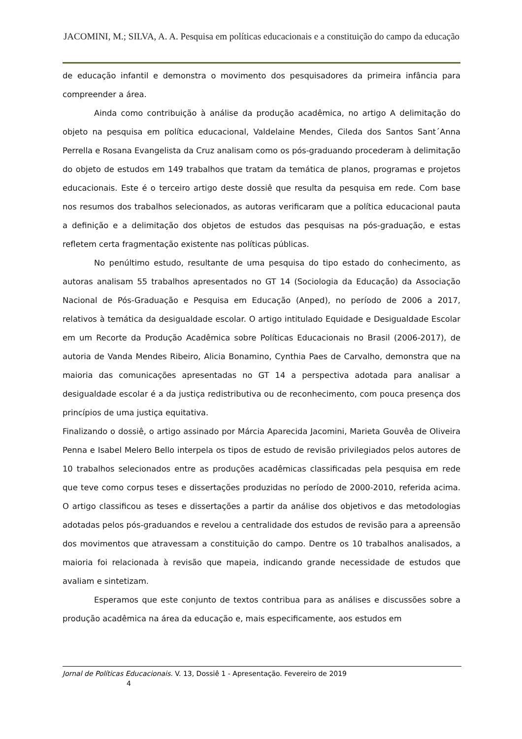JACOMINI, M.; SILVA, A. A. Pesquisa em políticas educacionais e a constituição do campo da educação
de educação infantil e demonstra o movimento dos pesquisadores da primeira infância para compreender a área.
Ainda como contribuição à análise da produção acadêmica, no artigo A delimitação do objeto na pesquisa em política educacional, Valdelaine Mendes, Cileda dos Santos Sant´Anna Perrella e Rosana Evangelista da Cruz analisam como os pós-graduando procederam à delimitação do objeto de estudos em 149 trabalhos que tratam da temática de planos, programas e projetos educacionais. Este é o terceiro artigo deste dossiê que resulta da pesquisa em rede. Com base nos resumos dos trabalhos selecionados, as autoras verificaram que a política educacional pauta a definição e a delimitação dos objetos de estudos das pesquisas na pós-graduação, e estas refletem certa fragmentação existente nas políticas públicas.
No penúltimo estudo, resultante de uma pesquisa do tipo estado do conhecimento, as autoras analisam 55 trabalhos apresentados no GT 14 (Sociologia da Educação) da Associação Nacional de Pós-Graduação e Pesquisa em Educação (Anped), no período de 2006 a 2017, relativos à temática da desigualdade escolar. O artigo intitulado Equidade e Desigualdade Escolar em um Recorte da Produção Acadêmica sobre Políticas Educacionais no Brasil (2006-2017), de autoria de Vanda Mendes Ribeiro, Alicia Bonamino, Cynthia Paes de Carvalho, demonstra que na maioria das comunicações apresentadas no GT 14 a perspectiva adotada para analisar a desigualdade escolar é a da justiça redistributiva ou de reconhecimento, com pouca presença dos princípios de uma justiça equitativa.
Finalizando o dossiê, o artigo assinado por Márcia Aparecida Jacomini, Marieta Gouvêa de Oliveira Penna e Isabel Melero Bello interpela os tipos de estudo de revisão privilegiados pelos autores de 10 trabalhos selecionados entre as produções acadêmicas classificadas pela pesquisa em rede que teve como corpus teses e dissertações produzidas no período de 2000-2010, referida acima. O artigo classificou as teses e dissertações a partir da análise dos objetivos e das metodologias adotadas pelos pós-graduandos e revelou a centralidade dos estudos de revisão para a apreensão dos movimentos que atravessam a constituição do campo. Dentre os 10 trabalhos analisados, a maioria foi relacionada à revisão que mapeia, indicando grande necessidade de estudos que avaliam e sintetizam.
Esperamos que este conjunto de textos contribua para as análises e discussões sobre a produção acadêmica na área da educação e, mais especificamente, aos estudos em
Jornal de Políticas Educacionais. V. 13, Dossiê 1 - Apresentação. Fevereiro de 2019
4